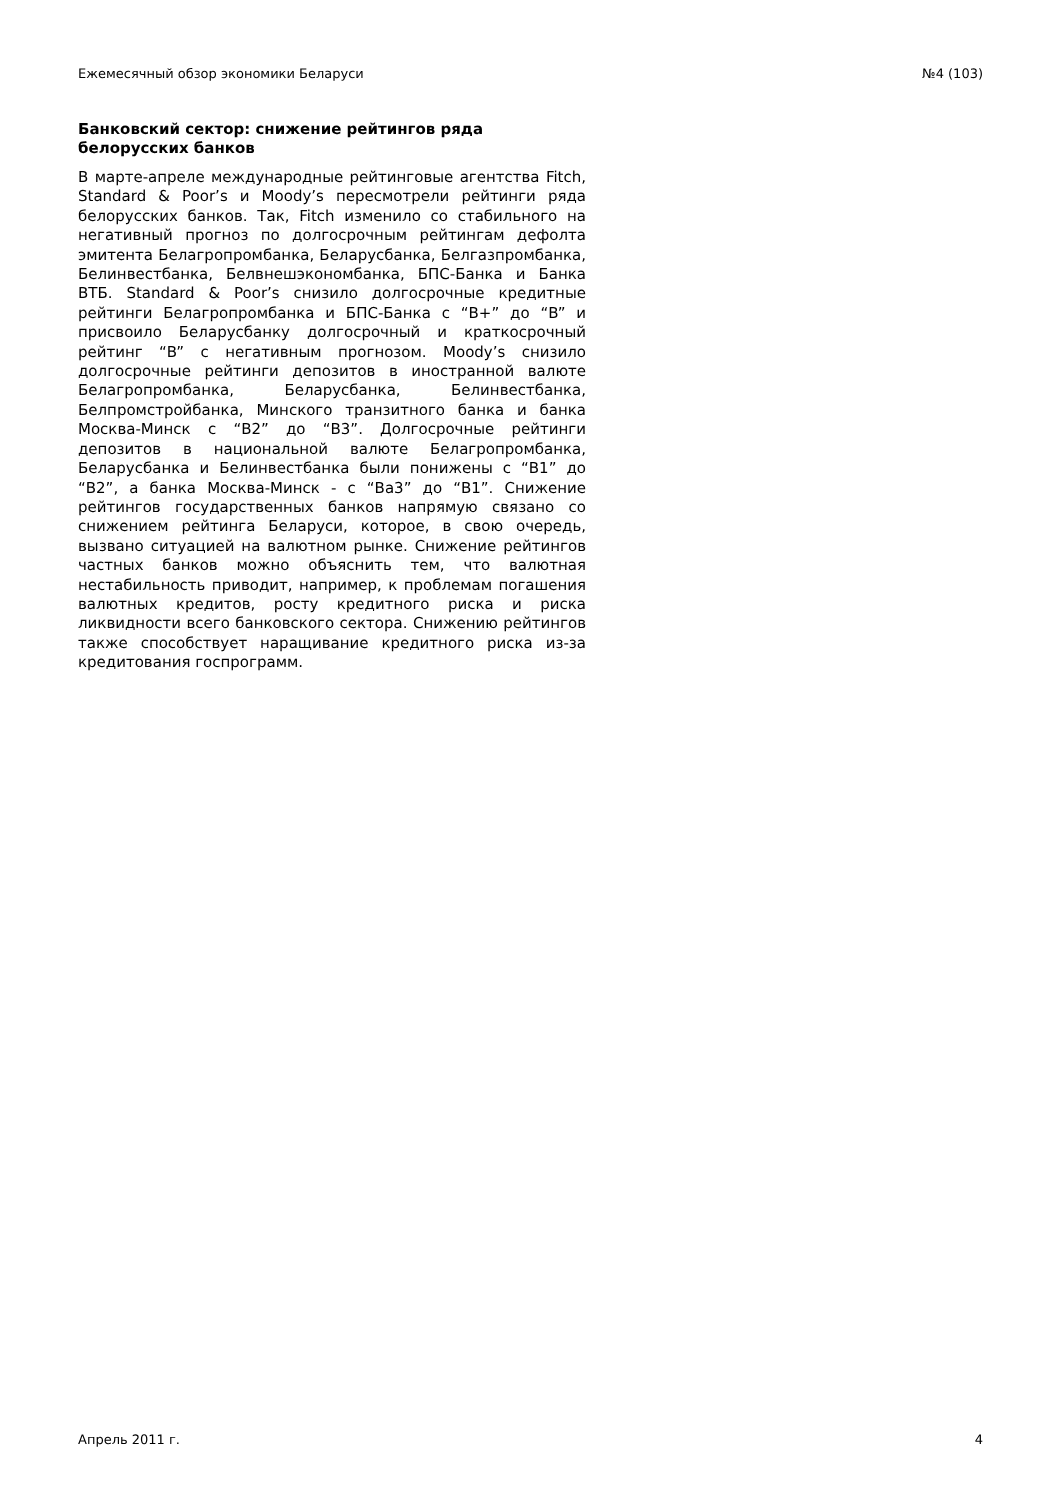Ежемесячный обзор экономики Беларуси №4 (103)
Банковский сектор: снижение рейтингов ряда белорусских банков
В марте-апреле международные рейтинговые агентства Fitch, Standard & Poor’s и Moody’s пересмотрели рейтинги ряда белорусских банков. Так, Fitch изменило со стабильного на негативный прогноз по долгосрочным рейтингам дефолта эмитента Белагропромбанка, Беларусбанка, Белгазпромбанка, Белинвестбанка, Белвнешэкономбанка, БПС-Банка и Банка ВТБ. Standard & Poor’s снизило долгосрочные кредитные рейтинги Белагропромбанка и БПС-Банка с “B+” до “B” и присвоило Беларусбанку долгосрочный и краткосрочный рейтинг “B” с негативным прогнозом. Moody’s снизило долгосрочные рейтинги депозитов в иностранной валюте Белагропромбанка, Беларусбанка, Белинвестбанка, Белпромстройбанка, Минского транзитного банка и банка Москва-Минск с “B2” до “B3”. Долгосрочные рейтинги депозитов в национальной валюте Белагропромбанка, Беларусбанка и Белинвестбанка были понижены с “B1” до “B2”, а банка Москва-Минск - с “Ba3” до “B1”. Снижение рейтингов государственных банков напрямую связано со снижением рейтинга Беларуси, которое, в свою очередь, вызвано ситуацией на валютном рынке. Снижение рейтингов частных банков можно объяснить тем, что валютная нестабильность приводит, например, к проблемам погашения валютных кредитов, росту кредитного риска и риска ликвидности всего банковского сектора. Снижению рейтингов также способствует наращивание кредитного риска из-за кредитования госпрограмм.
Апрель 2011 г. 4